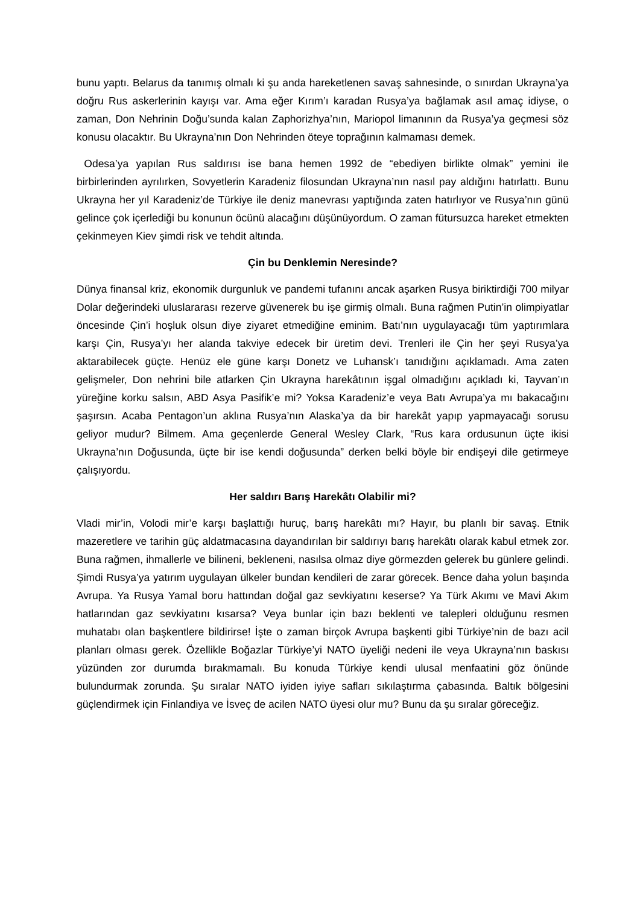bunu yaptı. Belarus da tanımış olmalı ki şu anda hareketlenen savaş sahnesinde, o sınırdan Ukrayna’ya doğru Rus askerlerinin kayışı var. Ama eğer Kırım’ı karadan Rusya’ya bağlamak asıl amaç idiyse, o zaman, Don Nehrinin Doğu’sunda kalan Zaphorizhya’nın, Mariopol limanının da Rusya’ya geçmesi söz konusu olacaktır. Bu Ukrayna’nın Don Nehrinden öteye toprağının kalmaması demek.
Odesa’ya yapılan Rus saldırısı ise bana hemen 1992 de “ebediyen birlikte olmak” yemini ile birbirlerinden ayrılırken, Sovyetlerin Karadeniz filosundan Ukrayna’nın nasıl pay aldığını hatırlattı. Bunu Ukrayna her yıl Karadeniz’de Türkiye ile deniz manevrası yaptığında zaten hatırlıyor ve Rusya’nın günü gelince çok içerlediği bu konunun öcünü alacağını düşünüyordum. O zaman fütursuzca hareket etmekten çekinmeyen Kiev şimdi risk ve tehdit altında.
Çin bu Denklemin Neresinde?
Dünya finansal kriz, ekonomik durgunluk ve pandemi tufanını ancak aşarken Rusya biriktirdiği 700 milyar Dolar değerindeki uluslararası rezerve güvenerek bu işe girmiş olmalı. Buna rağmen Putin’in olimpiyatlar öncesinde Çin’i hoşluk olsun diye ziyaret etmediğine eminim. Batı’nın uygulayacağı tüm yaptırımlara karşı Çin, Rusya’yı her alanda takviye edecek bir üretim devi. Trenleri ile Çin her şeyi Rusya’ya aktarabilecek güçte. Henüz ele güne karşı Donetz ve Luhansk’ı tanıdığını açıklamadı. Ama zaten gelişmeler, Don nehrini bile atlarken Çin Ukrayna harekâtının işgal olmadığını açıkladı ki, Tayvan’ın yüreğine korku salsın, ABD Asya Pasifik’e mi? Yoksa Karadeniz’e veya Batı Avrupa’ya mı bakacağını şaşırsın. Acaba Pentagon’un aklına Rusya’nın Alaska’ya da bir harekât yapıp yapmayacağı sorusu geliyor mudur? Bilmem. Ama geçenlerde General Wesley Clark, “Rus kara ordusunun üçte ikisi Ukrayna’nın Doğusunda, üçte bir ise kendi doğusunda” derken belki böyle bir endişeyi dile getirmeye çalışıyordu.
Her saldırı Barış Harekâtı Olabilir mi?
Vladi mir’in, Volodi mir’e karşı başlattığı huruç, barış harekâtı mı? Hayır, bu planlı bir savaş. Etnik mazeretlere ve tarihin güç aldatmacasına dayandırılan bir saldırıyı barış harekâtı olarak kabul etmek zor. Buna rağmen, ihmallerle ve bilineni, bekleneni, nasılsa olmaz diye görmezden gelerek bu günlere gelindi. Şimdi Rusya’ya yatırım uygulayan ülkeler bundan kendileri de zarar görecek. Bence daha yolun başında Avrupa. Ya Rusya Yamal boru hattından doğal gaz sevkiyatını keserse? Ya Türk Akımı ve Mavi Akım hatlarından gaz sevkiyatını kısarsa? Veya bunlar için bazı beklenti ve talepleri olduğunu resmen muhatabı olan başkentlere bildirirse! İşte o zaman birçok Avrupa başkenti gibi Türkiye’nin de bazı acil planları olması gerek. Özellikle Boğazlar Türkiye’yi NATO üyeliği nedeni ile veya Ukrayna’nın baskısı yüzünden zor durumda bırakmamalı. Bu konuda Türkiye kendi ulusal menfaatini göz önünde bulundurmak zorunda. Şu sıralar NATO iyiden iyiye safları sıkılaştırma çabasında. Baltık bölgesini güçlendirmek için Finlandiya ve İsveç de acilen NATO üyesi olur mu? Bunu da şu sıralar göreceğiz.